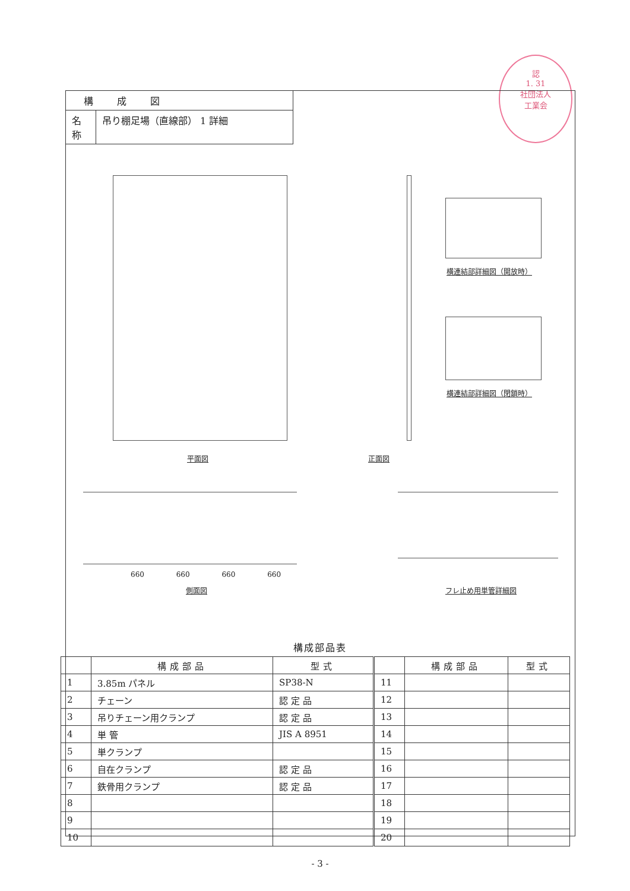認
1. 31
社団法人
工業会
| 構成図 | |
| 名 称 | 吊り棚足場（直線部） 1 詳細 |
平面図 正面図
横連結部詳細図（開放時）
横連結部詳細図（閉鎖時）
660 660 660 660
側面図 フレ止め用単管詳細図
構成部品表
| | 構成部品 | 型式 | | 構成部品 | 型式 |
| --- | --- | --- | --- | --- | --- |
| 1 | 3.85m パネル | SP38-N | 11 | | |
| 2 | チェーン | 認 定 品 | 12 | | |
| 3 | 吊りチェーン用クランプ | 認 定 品 | 13 | | |
| 4 | 単 管 | JIS A 8951 | 14 | | |
| 5 | 単クランプ | | 15 | | |
| 6 | 自在クランプ | 認 定 品 | 16 | | |
| 7 | 鉄骨用クランプ | 認 定 品 | 17 | | |
| 8 | | | 18 | | |
| 9 | | | 19 | | |
| 10 | | | 20 | | |
- 3 -